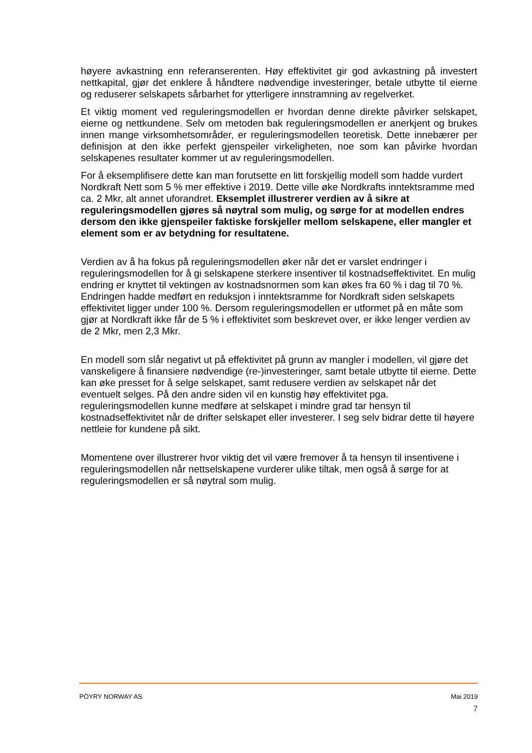høyere avkastning enn referanserenten. Høy effektivitet gir god avkastning på investert nettkapital, gjør det enklere å håndtere nødvendige investeringer, betale utbytte til eierne og reduserer selskapets sårbarhet for ytterligere innstramning av regelverket.
Et viktig moment ved reguleringsmodellen er hvordan denne direkte påvirker selskapet, eierne og nettkundene. Selv om metoden bak reguleringsmodellen er anerkjent og brukes innen mange virksomhetsområder, er reguleringsmodellen teoretisk. Dette innebærer per definisjon at den ikke perfekt gjenspeiler virkeligheten, noe som kan påvirke hvordan selskapenes resultater kommer ut av reguleringsmodellen.
For å eksemplifisere dette kan man forutsette en litt forskjellig modell som hadde vurdert Nordkraft Nett som 5 % mer effektive i 2019. Dette ville øke Nordkrafts inntektsramme med ca. 2 Mkr, alt annet uforandret. Eksemplet illustrerer verdien av å sikre at reguleringsmodellen gjøres så nøytral som mulig, og sørge for at modellen endres dersom den ikke gjenspeiler faktiske forskjeller mellom selskapene, eller mangler et element som er av betydning for resultatene.
Verdien av å ha fokus på reguleringsmodellen øker når det er varslet endringer i reguleringsmodellen for å gi selskapene sterkere insentiver til kostnadseffektivitet. En mulig endring er knyttet til vektingen av kostnadsnormen som kan økes fra 60 % i dag til 70 %. Endringen hadde medført en reduksjon i inntektsramme for Nordkraft siden selskapets effektivitet ligger under 100 %. Dersom reguleringsmodellen er utformet på en måte som gjør at Nordkraft ikke får de 5 % i effektivitet som beskrevet over, er ikke lenger verdien av de 2 Mkr, men 2,3 Mkr.
En modell som slår negativt ut på effektivitet på grunn av mangler i modellen, vil gjøre det vanskeligere å finansiere nødvendige (re-)investeringer, samt betale utbytte til eierne. Dette kan øke presset for å selge selskapet, samt redusere verdien av selskapet når det eventuelt selges. På den andre siden vil en kunstig høy effektivitet pga. reguleringsmodellen kunne medføre at selskapet i mindre grad tar hensyn til kostnadseffektivitet når de drifter selskapet eller investerer. I seg selv bidrar dette til høyere nettleie for kundene på sikt.
Momentene over illustrerer hvor viktig det vil være fremover å ta hensyn til insentivene i reguleringsmodellen når nettselskapene vurderer ulike tiltak, men også å sørge for at reguleringsmodellen er så nøytral som mulig.
PÖYRY NORWAY AS Mai 2019
7